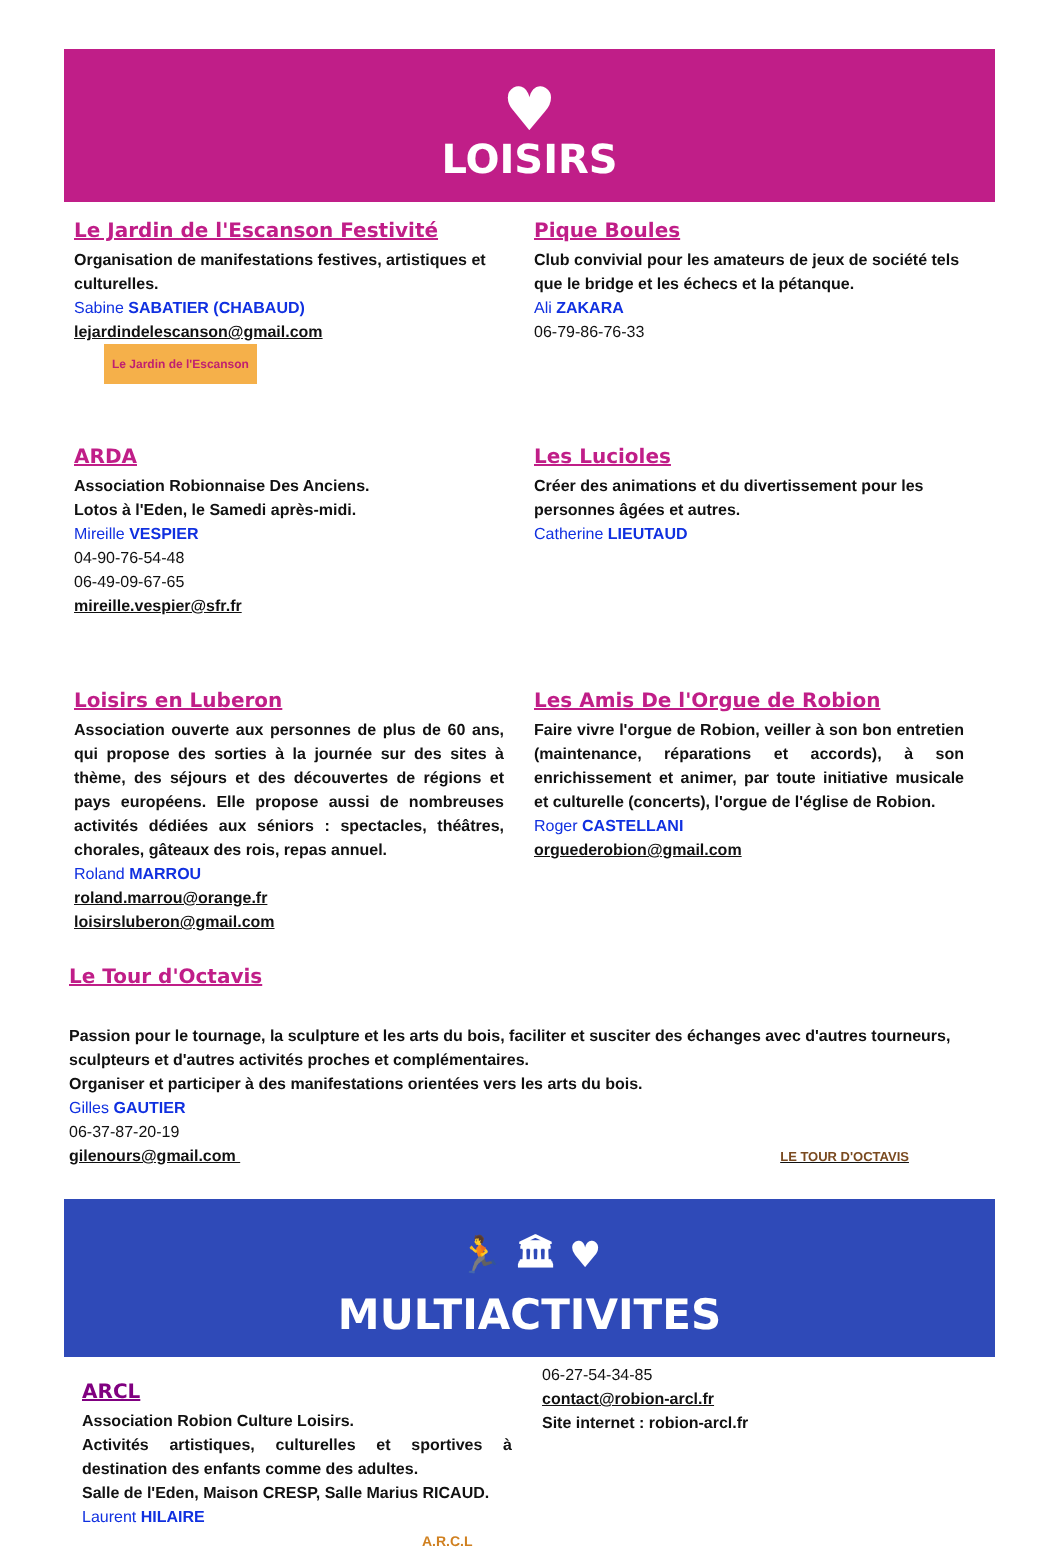♥
LOISIRS
Le Jardin de l'Escanson Festivité
Organisation de manifestations festives, artistiques et culturelles.
Sabine SABATIER (CHABAUD)
lejardindelescanson@gmail.com Le Jardin de l'Escanson
Pique Boules
Club convivial pour les amateurs de jeux de société tels que le bridge et les échecs et la pétanque.
Ali ZAKARA
06-79-86-76-33
ARDA
Association Robionnaise Des Anciens.
Lotos à l'Eden, le Samedi après-midi.
Mireille VESPIER
04-90-76-54-48
06-49-09-67-65
mireille.vespier@sfr.fr
Les Lucioles
Créer des animations et du divertissement pour les personnes âgées et autres.
Catherine LIEUTAUD
Loisirs en Luberon
Association ouverte aux personnes de plus de 60 ans, qui propose des sorties à la journée sur des sites à thème, des séjours et des découvertes de régions et pays européens. Elle propose aussi de nombreuses activités dédiées aux séniors : spectacles, théâtres, chorales, gâteaux des rois, repas annuel.
Roland MARROU
roland.marrou@orange.fr
loisirsluberon@gmail.com
Les Amis De l'Orgue de Robion
Faire vivre l'orgue de Robion, veiller à son bon entretien (maintenance, réparations et accords), à son enrichissement et animer, par toute initiative musicale et culturelle (concerts), l'orgue de l'église de Robion.
Roger CASTELLANI
orguederobion@gmail.com
Le Tour d'Octavis
Passion pour le tournage, la sculpture et les arts du bois, faciliter et susciter des échanges avec d'autres tourneurs, sculpteurs et d'autres activités proches et complémentaires.
Organiser et participer à des manifestations orientées vers les arts du bois.
Gilles GAUTIER
06-37-87-20-19
gilenours@gmail.com LE TOUR D'OCTAVIS
🏃 🏛 ♥
MULTIACTIVITES
ARCL
Association Robion Culture Loisirs.
Activités artistiques, culturelles et sportives à destination des enfants comme des adultes.
Salle de l'Eden, Maison CRESP, Salle Marius RICAUD.
Laurent HILAIRE
A.R.C.L
06-27-54-34-85
contact@robion-arcl.fr
Site internet : robion-arcl.fr